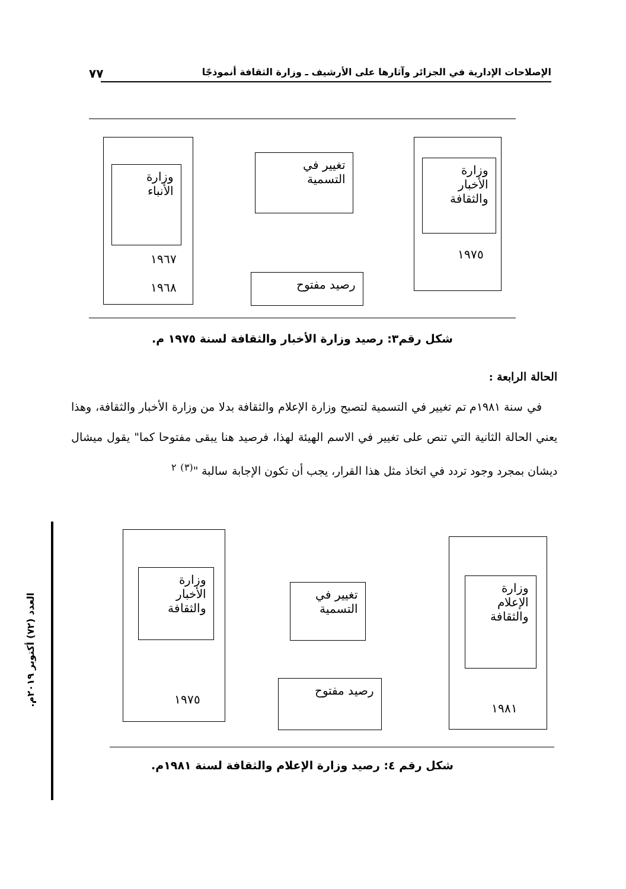٧٧ الإصلاحات الإدارية في الجزائر وآثارها على الأرشيف ـ وزارة الثقافة أنموذجًا
وزارة الأنباء
١٩٦٧
١٩٦٨
تغيير في التسمية
وزارة الأخبار والثقافة
١٩٧٥
رصيد مفتوح
شكل رقم٣: رصيد وزارة الأخبار والثقافة لسنة ١٩٧٥ م.
الحالة الرابعة :
في سنة ١٩٨١م تم تغيير في التسمية لتصبح وزارة الإعلام والثقافة بدلا من وزارة الأخبار والثقافة، وهذا يعني الحالة الثانية التي تنص على تغيير في الاسم الهيئة لهذا، فرصيد هنا يبقى مفتوحا كما" يقول ميشال ديشان بمجرد وجود تردد في اتخاذ مثل هذا القرار، يجب أن تكون الإجابة سالبة "<sup>(٣)</sup> <sup>٢</sup>
العدد (٧٢) أكتوبر ٢٠١٩م.
وزارة الأخبار والثقافة
١٩٧٥
تغيير في التسمية
وزارة الإعلام والثقافة
١٩٨١
رصيد مفتوح
شكل رقم ٤: رصيد وزارة الإعلام والثقافة لسنة ١٩٨١م.